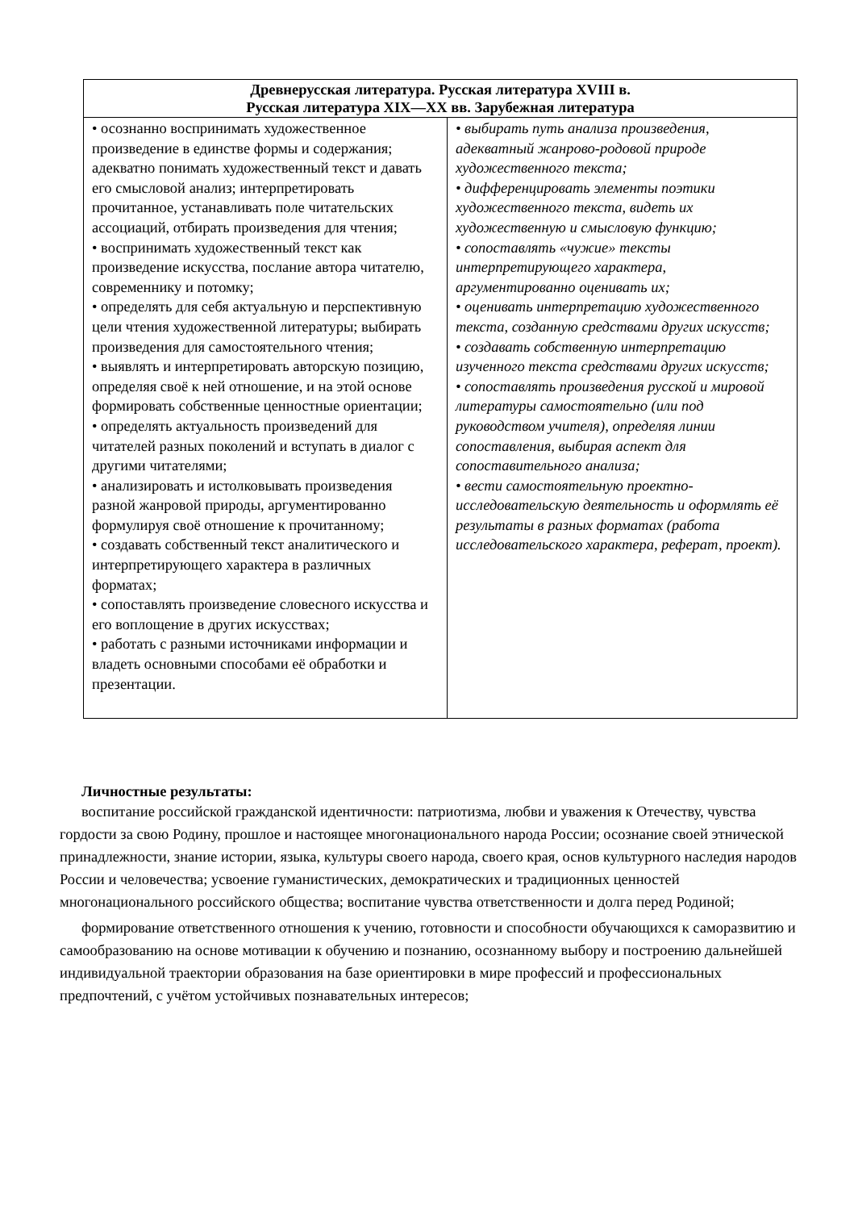| Древнерусская литература. Русская литература XVIII в. Русская литература XIX—XX вв. Зарубежная литература | |
| --- | --- |
| • осознанно воспринимать художественное произведение в единстве формы и содержания; адекватно понимать художественный текст и давать его смысловой анализ; интерпретировать прочитанное, устанавливать поле читательских ассоциаций, отбирать произведения для чтения; • воспринимать художественный текст как произведение искусства, послание автора читателю, современнику и потомку; • определять для себя актуальную и перспективную цели чтения художественной литературы; выбирать произведения для самостоятельного чтения; • выявлять и интерпретировать авторскую позицию, определяя своё к ней отношение, и на этой основе формировать собственные ценностные ориентации; • определять актуальность произведений для читателей разных поколений и вступать в диалог с другими читателями; • анализировать и истолковывать произведения разной жанровой природы, аргументированно формулируя своё отношение к прочитанному; • создавать собственный текст аналитического и интерпретирующего характера в различных форматах; • сопоставлять произведение словесного искусства и его воплощение в других искусствах; • работать с разными источниками информации и владеть основными способами её обработки и презентации. | • выбирать путь анализа произведения, адекватный жанрово-родовой природе художественного текста; • дифференцировать элементы поэтики художественного текста, видеть их художественную и смысловую функцию; • сопоставлять «чужие» тексты интерпретирующего характера, аргументированно оценивать их; • оценивать интерпретацию художественного текста, созданную средствами других искусств; • создавать собственную интерпретацию изученного текста средствами других искусств; • сопоставлять произведения русской и мировой литературы самостоятельно (или под руководством учителя), определяя линии сопоставления, выбирая аспект для сопоставительного анализа; • вести самостоятельную проектно-исследовательскую деятельность и оформлять её результаты в разных форматах (работа исследовательского характера, реферат, проект). |
Личностные результаты:
воспитание российской гражданской идентичности: патриотизма, любви и уважения к Отечеству, чувства гордости за свою Родину, прошлое и настоящее многонационального народа России; осознание своей этнической принадлежности, знание истории, языка, культуры своего народа, своего края, основ культурного наследия народов России и человечества; усвоение гуманистических, демократических и традиционных ценностей многонационального российского общества; воспитание чувства ответственности и долга перед Родиной;
формирование ответственного отношения к учению, готовности и способности обучающихся к саморазвитию и самообразованию на основе мотивации к обучению и познанию, осознанному выбору и построению дальнейшей индивидуальной траектории образования на базе ориентировки в мире профессий и профессиональных предпочтений, с учётом устойчивых познавательных интересов;